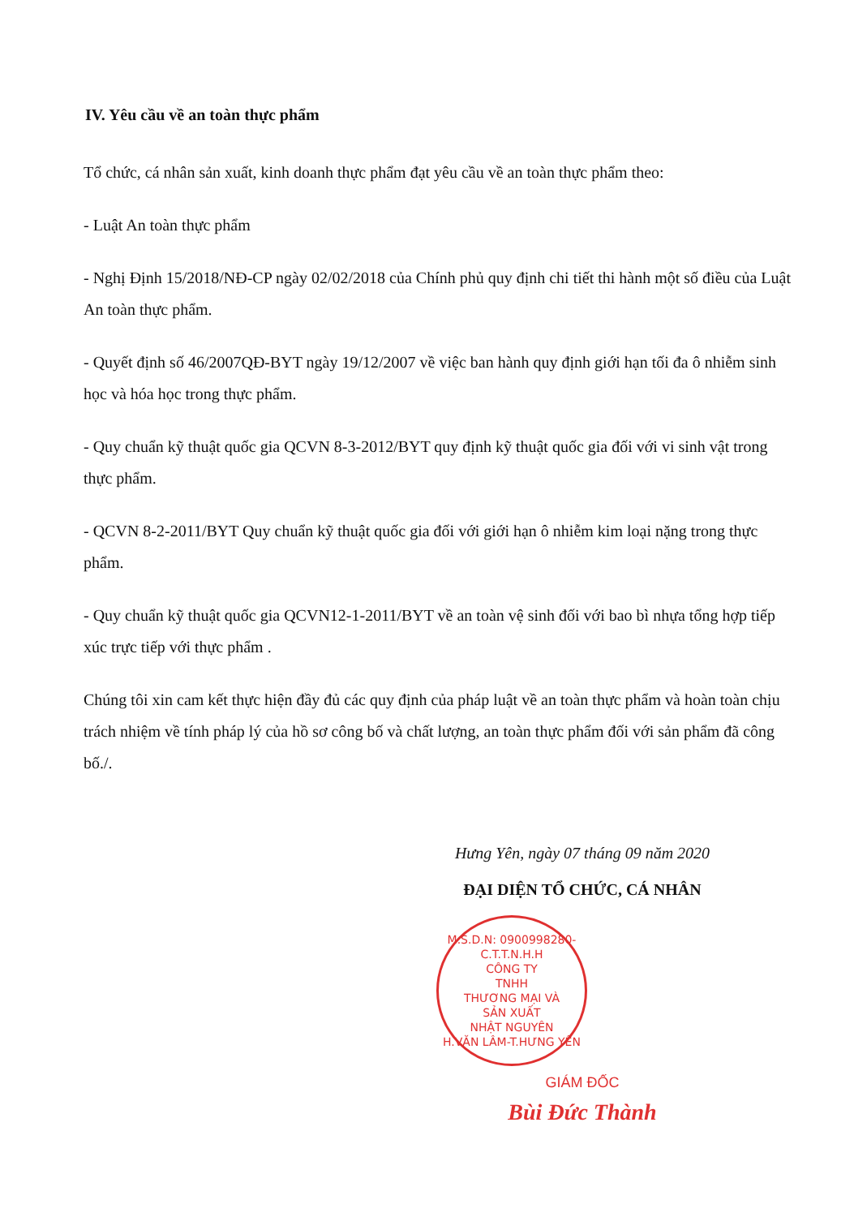IV. Yêu cầu về an toàn thực phẩm
Tổ chức, cá nhân sản xuất, kinh doanh thực phẩm đạt yêu cầu về an toàn thực phẩm theo:
- Luật An toàn thực phẩm
- Nghị Định 15/2018/NĐ-CP ngày 02/02/2018 của Chính phủ quy định chi tiết thi hành một số điều của Luật An toàn thực phẩm.
- Quyết định số 46/2007QĐ-BYT ngày 19/12/2007 về việc ban hành quy định giới hạn tối đa ô nhiễm sinh học và hóa học trong thực phẩm.
- Quy chuẩn kỹ thuật quốc gia QCVN 8-3-2012/BYT quy định kỹ thuật quốc gia đối với vi sinh vật trong thực phẩm.
- QCVN 8-2-2011/BYT Quy chuẩn kỹ thuật quốc gia đối với giới hạn ô nhiễm kim loại nặng trong thực phẩm.
- Quy chuẩn kỹ thuật quốc gia QCVN12-1-2011/BYT về an toàn vệ sinh đối với bao bì nhựa tổng hợp tiếp xúc trực tiếp với thực phẩm .
Chúng tôi xin cam kết thực hiện đầy đủ các quy định của pháp luật về an toàn thực phẩm và hoàn toàn chịu trách nhiệm về tính pháp lý của hồ sơ công bố và chất lượng, an toàn thực phẩm đối với sản phẩm đã công bố./.
Hưng Yên, ngày 07 tháng 09 năm 2020
ĐẠI DIỆN TỔ CHỨC, CÁ NHÂN
M.S.D.N: 0900998280-C.T.T.N.H.H
CÔNG TY
TNHH
THƯƠNG MẠI VÀ
SẢN XUẤT
NHẬT NGUYÊN
H.VĂN LÂM-T.HƯNG YÊN
GIÁM ĐỐC
Bùi Đức Thành